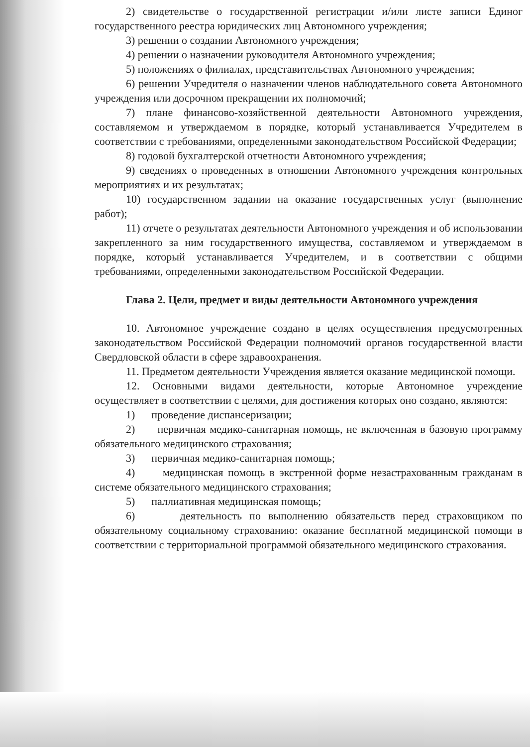2) свидетельстве о государственной регистрации и/или листе записи Единог государственного реестра юридических лиц Автономного учреждения;
3) решении о создании Автономного учреждения;
4) решении о назначении руководителя Автономного учреждения;
5) положениях о филиалах, представительствах Автономного учреждения;
6) решении Учредителя о назначении членов наблюдательного совета Автономного учреждения или досрочном прекращении их полномочий;
7) плане финансово-хозяйственной деятельности Автономного учреждения, составляемом и утверждаемом в порядке, который устанавливается Учредителем в соответствии с требованиями, определенными законодательством Российской Федерации;
8) годовой бухгалтерской отчетности Автономного учреждения;
9) сведениях о проведенных в отношении Автономного учреждения контрольных мероприятиях и их результатах;
10) государственном задании на оказание государственных услуг (выполнение работ);
11) отчете о результатах деятельности Автономного учреждения и об использовании закрепленного за ним государственного имущества, составляемом и утверждаемом в порядке, который устанавливается Учредителем, и в соответствии с общими требованиями, определенными законодательством Российской Федерации.
Глава 2. Цели, предмет и виды деятельности Автономного учреждения
10. Автономное учреждение создано в целях осуществления предусмотренных законодательством Российской Федерации полномочий органов государственной власти Свердловской области в сфере здравоохранения.
11. Предметом деятельности Учреждения является оказание медицинской помощи.
12. Основными видами деятельности, которые Автономное учреждение осуществляет в соответствии с целями, для достижения которых оно создано, являются:
1) проведение диспансеризации;
2) первичная медико-санитарная помощь, не включенная в базовую программу обязательного медицинского страхования;
3) первичная медико-санитарная помощь;
4) медицинская помощь в экстренной форме незастрахованным гражданам в системе обязательного медицинского страхования;
5) паллиативная медицинская помощь;
6) деятельность по выполнению обязательств перед страховщиком по обязательному социальному страхованию: оказание бесплатной медицинской помощи в соответствии с территориальной программой обязательного медицинского страхования.